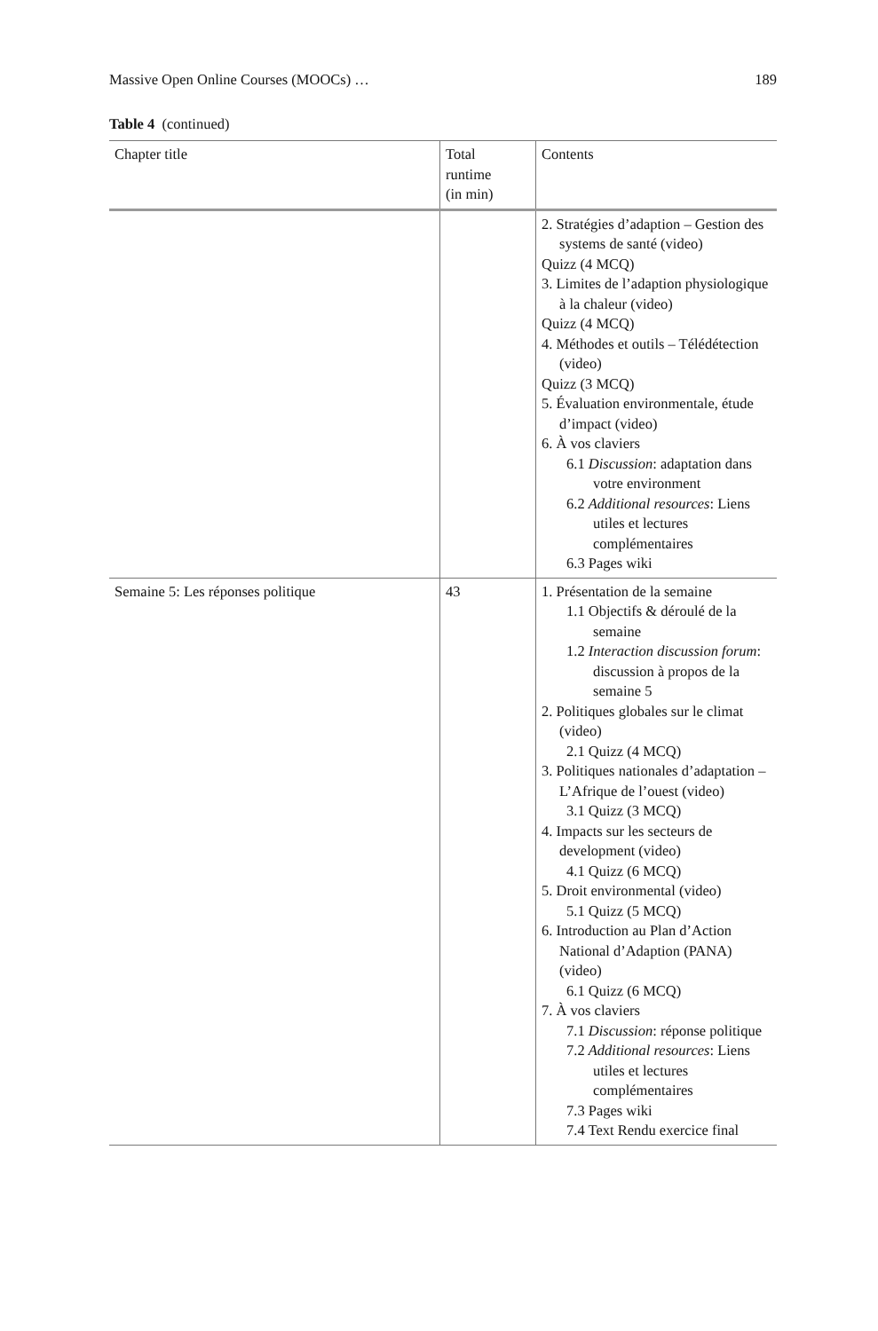Massive Open Online Courses (MOOCs) … 189
Table 4 (continued)
| Chapter title | Total runtime (in min) | Contents |
| --- | --- | --- |
| | | 2. Stratégies d’adaption – Gestion des systems de santé (video) Quizz (4 MCQ) 3. Limites de l’adaption physiologique à la chaleur (video) Quizz (4 MCQ) 4. Méthodes et outils – Télédétection (video) Quizz (3 MCQ) 5. Évaluation environmentale, étude d’impact (video) 6. À vos claviers 6.1 Discussion : adaptation dans votre environment 6.2 Additional resources : Liens utiles et lectures complémentaires 6.3 Pages wiki |
| Semaine 5: Les réponses politique | 43 | 1. Présentation de la semaine 1.1 Objectifs & déroulé de la semaine 1.2 Interaction discussion forum : discussion à propos de la semaine 5 2. Politiques globales sur le climat (video) 2.1 Quizz (4 MCQ) 3. Politiques nationales d’adaptation – L’Afrique de l’ouest (video) 3.1 Quizz (3 MCQ) 4. Impacts sur les secteurs de development (video) 4.1 Quizz (6 MCQ) 5. Droit environmental (video) 5.1 Quizz (5 MCQ) 6. Introduction au Plan d’Action National d’Adaption (PANA) (video) 6.1 Quizz (6 MCQ) 7. À vos claviers 7.1 Discussion : réponse politique 7.2 Additional resources : Liens utiles et lectures complémentaires 7.3 Pages wiki 7.4 Text Rendu exercice final |